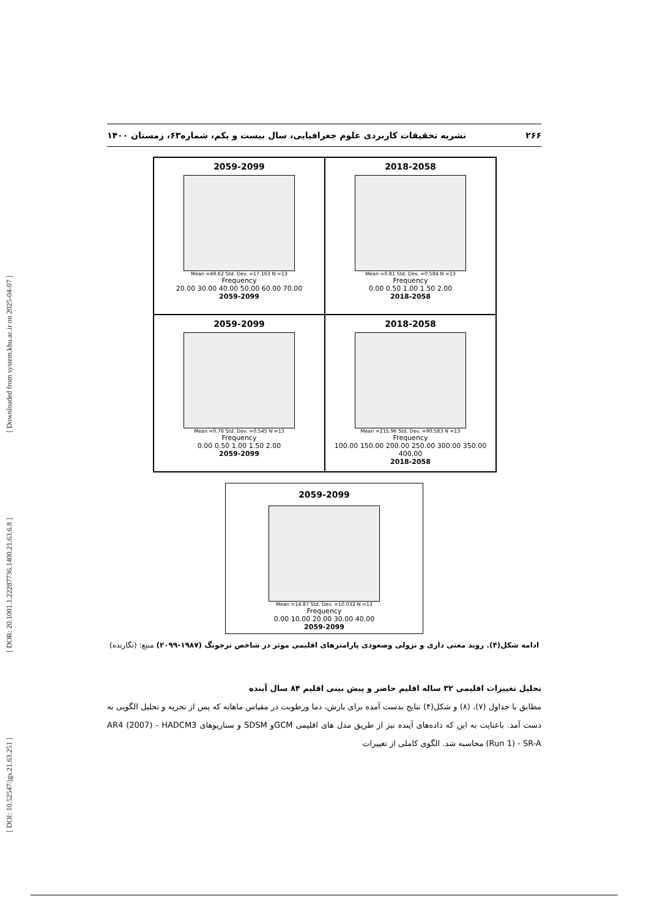[ DOI: 10.52547/jgs.21.63.251 ] [ DOR: 20.1001.1.22287736.1400.21.63.6.8 ] [ Downloaded from system.khu.ac.ir on 2025-04-07 ]
۲۶۶ نشریه تحقیقات کاربردی علوم جغرافیایی، سال بیست و یکم، شماره۶۳، زمستان ۱۴۰۰
2059-2099
Mean =49.62 Std. Dev. =17.163 N =13
Frequency
20.00 30.00 40.00 50.00 60.00 70.00
2059-2099
2018-2058
Mean =0.81 Std. Dev. =0.584 N =13
Frequency
0.00 0.50 1.00 1.50 2.00
2018-2058
2059-2099
Mean =0.76 Std. Dev. =0.545 N =13
Frequency
0.00 0.50 1.00 1.50 2.00
2059-2099
2018-2058
Mean =215.96 Std. Dev. =90.583 N =13
Frequency
100.00 150.00 200.00 250.00 300.00 350.00 400.00
2018-2058
2059-2099
Mean =14.87 Std. Dev. =10.032 N =13
Frequency
0.00 10.00 20.00 30.00 40.00
2059-2099
ادامه شکل(۴). روند معنی داری و نزولی وصعودی پارامترهای اقلیمی موثر در شاخص ترجونگ (۱۹۸۷-۲۰۹۹) منبع: (نگارنده)
تحلیل تغییرات اقلیمی ۳۲ ساله اقلیم حاضر و پیش بینی اقلیم ۸۴ سال آینده
مطابق با جداول (۷)، (۸) و شکل(۴) نتایج بدست آمده برای بارش، دما ورطوبت در مقیاس ماهانه که پس از تجزیه و تحلیل الگویی به دست آمد. باعنایت به این که داده‌های آینده نیز از طریق مدل های اقلیمی GCMو SDSM و سناریوهای AR4 (2007) - HADCM3 (Run 1) - SR-A محاسبه شد. الگوی کاملی از تغییرات